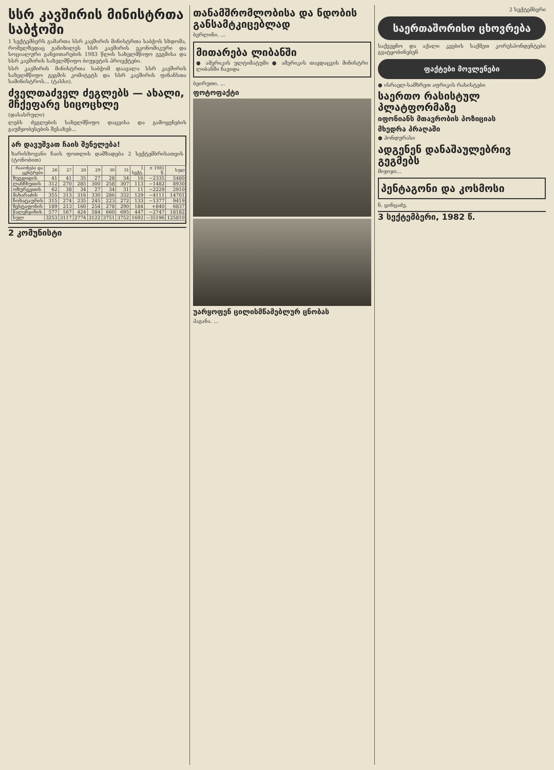სსრ კავშირის მინისტრთა საბჭოში
1 სექტემბერს გამართა სსრ კავშირის მინისტრთა საბჭოს სხდომა, რომელზედაც განიხილეს სსრ კავშირის ეკონომიკური და სოციალური განვითარების 1983 წლის სახელმწიფო გეგმისა და სსრ კავშირის სახელმწიფო ბიუჯეტის პროექტები.
სსრ კავშირის მინისტრთა საბჭომ დაავალა სსრ კავშირის სახელმწიფო გეგმის კომიტეტს და სსრ კავშირის ფინანსთა სამინისტროს... (ტასსი).
ძველთაძველ ძეგლებს — ახალი, მჩქეფარე სიცოცხლე
(დასასრული)
ლებს ძეგლების სახელმწიფო დაცვისა და გამოყენების გაუმჯობესების შესახებ...
არ დავუშვათ ჩაის შენელება!
ხარისხოვანი ჩაის ფოთლის დამზადება 2 სექტემბრისათვის (ტონობით)
| რაიონები და ცენტრები | 26 | 27 | 28 | 29 | 30 | 31 | 1 სექტ. | ± 1981 წ. | სულ |
| --- | --- | --- | --- | --- | --- | --- | --- | --- | --- |
| ზუგდიდის | 41 | 41 | 35 | 27 | 28 | 34 | 16 | −2335 | 5480 |
| ლანჩხუთის | 312 | 270 | 285 | 300 | 258 | 307 | 113 | −1482 | 8930 |
| ოზურგეთის | 62 | 38 | 34 | 27 | 34 | 31 | 11 | −2229 | 2910 |
| მახარაძის | 355 | 313 | 316 | 330 | 286 | 332 | 129 | −4111 | 14701 |
| ჩოხატაურის | 315 | 274 | 235 | 245 | 223 | 272 | 133 | −1377 | 9419 |
| ზესტაფონის | 189 | 213 | 160 | 254 | 278 | 290 | 184 | +840 | 6837 |
| წალენჯიხის | 577 | 567 | 424 | 584 | 660 | 695 | 447 | −2747 | 18182 |
| სულ | 3253 | 3117 | 2774 | 3122 | 3751 | 3752 | 1692 | −35196 | 125810 |
2 კომუნისტი
თანამშრომლობისა და ნდობის განსამტკიცებლად
ბერლინი. ...
მითარება ლიბანში
● ამერიკის ულტიმატუმი ● ამერიკის თავდაცვის მინისტრი ლიბანში ჩავიდა
ბეირუთი. ...
ფოტოფაქტი
უარყოფენ ცილისმწამებლურ ცნობას
ჰაგანა. ...
2 სექტემბერი
საერთაშორისო ცხოვრება
საქვეყნო და აქალი კვების საქმეთ კორესპონდენტები გვატყობინებენ
ფაქტები მოვლენები
● ისრაელ-სამხრეთ აფრიკის რასისტები
საერთო რასისტულ პლატფორმაზე
იფონიანს მთავრობის პოზიციას
მხედრა პრაღაში
● ჰონდურასი
ადგენენ დანაშაულებრივ გეგმებს
მიჯიჯი...
პენტაგონი და კოსმოსი
ნ. ცინცაძე.
3 სექტემბერი, 1982 წ.